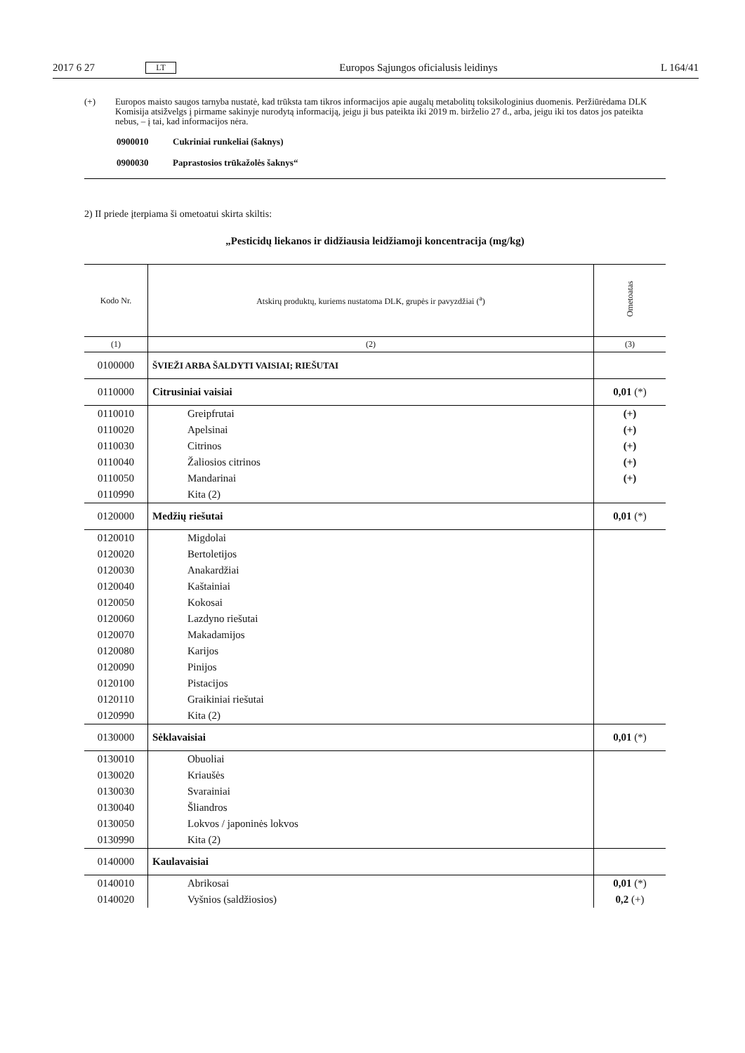2017 6 27 LT Europos Sąjungos oficialusis leidinys L 164/41
(+) Europos maisto saugos tarnyba nustatė, kad trūksta tam tikros informacijos apie augalų metabolitų toksikologinius duomenis. Peržiūrėdama DLK Komisija atsižvelgs į pirmame sakinyje nurodytą informaciją, jeigu ji bus pateikta iki 2019 m. birželio 27 d., arba, jeigu iki tos datos jos pateikta nebus, – į tai, kad informacijos nėra.
0900010 Cukriniai runkeliai (šaknys)
0900030 Paprastosios trūkažolės šaknys“
2) II priede įterpiama ši ometoatui skirta skiltis:
„Pesticidų liekanos ir didžiausia leidžiamoji koncentracija (mg/kg)
| Kodo Nr. | Atskirų produktų, kuriems nustatoma DLK, grupės ir pavyzdžiai (<sup>a</sup>) | Ometoatas |
| --- | --- | --- |
| (1) | (2) | (3) |
| 0100000 | ŠVIEŽI ARBA ŠALDYTI VAISIAI; RIEŠUTAI | |
| 0110000 | Citrusiniai vaisiai | 0,01 (*) |
| 0110010 | Greipfrutai | (+) |
| 0110020 | Apelsinai | (+) |
| 0110030 | Citrinos | (+) |
| 0110040 | Žaliosios citrinos | (+) |
| 0110050 | Mandarinai | (+) |
| 0110990 | Kita (2) | |
| 0120000 | Medžių riešutai | 0,01 (*) |
| 0120010 | Migdolai | |
| 0120020 | Bertoletijos | |
| 0120030 | Anakardžiai | |
| 0120040 | Kaštainiai | |
| 0120050 | Kokosai | |
| 0120060 | Lazdyno riešutai | |
| 0120070 | Makadamijos | |
| 0120080 | Karijos | |
| 0120090 | Pinijos | |
| 0120100 | Pistacijos | |
| 0120110 | Graikiniai riešutai | |
| 0120990 | Kita (2) | |
| 0130000 | Sėklavaisiai | 0,01 (*) |
| 0130010 | Obuoliai | |
| 0130020 | Kriaušės | |
| 0130030 | Svarainiai | |
| 0130040 | Šliandros | |
| 0130050 | Lokvos / japoninės lokvos | |
| 0130990 | Kita (2) | |
| 0140000 | Kaulavaisiai | |
| 0140010 | Abrikosai | 0,01 (*) |
| 0140020 | Vyšnios (saldžiosios) | 0,2 (+) |